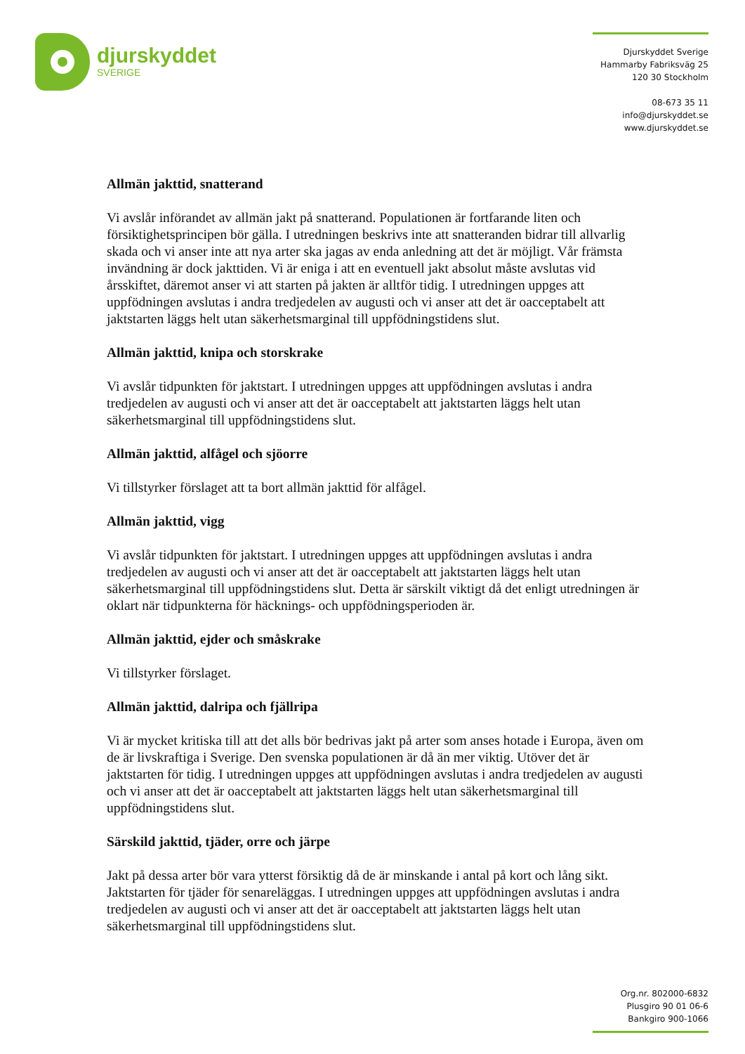djurskyddet
SVERIGE
Djurskyddet Sverige
Hammarby Fabriksväg 25
120 30 Stockholm
08-673 35 11
info@djurskyddet.se
www.djurskyddet.se
Allmän jakttid, snatterand
Vi avslår införandet av allmän jakt på snatterand. Populationen är fortfarande liten och försiktighetsprincipen bör gälla. I utredningen beskrivs inte att snatteranden bidrar till allvarlig skada och vi anser inte att nya arter ska jagas av enda anledning att det är möjligt. Vår främsta invändning är dock jakttiden. Vi är eniga i att en eventuell jakt absolut måste avslutas vid årsskiftet, däremot anser vi att starten på jakten är alltför tidig. I utredningen uppges att uppfödningen avslutas i andra tredjedelen av augusti och vi anser att det är oacceptabelt att jaktstarten läggs helt utan säkerhetsmarginal till uppfödningstidens slut.
Allmän jakttid, knipa och storskrake
Vi avslår tidpunkten för jaktstart. I utredningen uppges att uppfödningen avslutas i andra tredjedelen av augusti och vi anser att det är oacceptabelt att jaktstarten läggs helt utan säkerhetsmarginal till uppfödningstidens slut.
Allmän jakttid, alfågel och sjöorre
Vi tillstyrker förslaget att ta bort allmän jakttid för alfågel.
Allmän jakttid, vigg
Vi avslår tidpunkten för jaktstart. I utredningen uppges att uppfödningen avslutas i andra tredjedelen av augusti och vi anser att det är oacceptabelt att jaktstarten läggs helt utan säkerhetsmarginal till uppfödningstidens slut. Detta är särskilt viktigt då det enligt utredningen är oklart när tidpunkterna för häcknings- och uppfödningsperioden är.
Allmän jakttid, ejder och småskrake
Vi tillstyrker förslaget.
Allmän jakttid, dalripa och fjällripa
Vi är mycket kritiska till att det alls bör bedrivas jakt på arter som anses hotade i Europa, även om de är livskraftiga i Sverige. Den svenska populationen är då än mer viktig. Utöver det är jaktstarten för tidig. I utredningen uppges att uppfödningen avslutas i andra tredjedelen av augusti och vi anser att det är oacceptabelt att jaktstarten läggs helt utan säkerhetsmarginal till uppfödningstidens slut.
Särskild jakttid, tjäder, orre och järpe
Jakt på dessa arter bör vara ytterst försiktig då de är minskande i antal på kort och lång sikt. Jaktstarten för tjäder för senareläggas. I utredningen uppges att uppfödningen avslutas i andra tredjedelen av augusti och vi anser att det är oacceptabelt att jaktstarten läggs helt utan säkerhetsmarginal till uppfödningstidens slut.
Org.nr. 802000-6832
Plusgiro 90 01 06-6
Bankgiro 900-1066